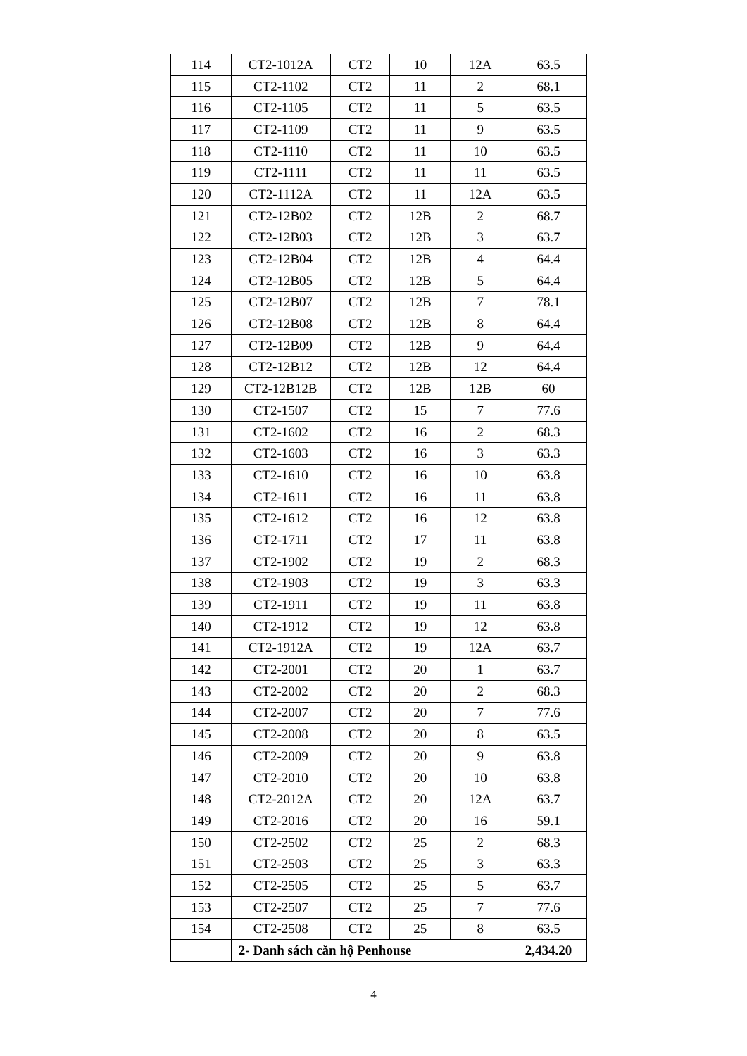| 114 | CT2-1012A | CT2 | 10 | 12A | 63.5 |
| 115 | CT2-1102 | CT2 | 11 | 2 | 68.1 |
| 116 | CT2-1105 | CT2 | 11 | 5 | 63.5 |
| 117 | CT2-1109 | CT2 | 11 | 9 | 63.5 |
| 118 | CT2-1110 | CT2 | 11 | 10 | 63.5 |
| 119 | CT2-1111 | CT2 | 11 | 11 | 63.5 |
| 120 | CT2-1112A | CT2 | 11 | 12A | 63.5 |
| 121 | CT2-12B02 | CT2 | 12B | 2 | 68.7 |
| 122 | CT2-12B03 | CT2 | 12B | 3 | 63.7 |
| 123 | CT2-12B04 | CT2 | 12B | 4 | 64.4 |
| 124 | CT2-12B05 | CT2 | 12B | 5 | 64.4 |
| 125 | CT2-12B07 | CT2 | 12B | 7 | 78.1 |
| 126 | CT2-12B08 | CT2 | 12B | 8 | 64.4 |
| 127 | CT2-12B09 | CT2 | 12B | 9 | 64.4 |
| 128 | CT2-12B12 | CT2 | 12B | 12 | 64.4 |
| 129 | CT2-12B12B | CT2 | 12B | 12B | 60 |
| 130 | CT2-1507 | CT2 | 15 | 7 | 77.6 |
| 131 | CT2-1602 | CT2 | 16 | 2 | 68.3 |
| 132 | CT2-1603 | CT2 | 16 | 3 | 63.3 |
| 133 | CT2-1610 | CT2 | 16 | 10 | 63.8 |
| 134 | CT2-1611 | CT2 | 16 | 11 | 63.8 |
| 135 | CT2-1612 | CT2 | 16 | 12 | 63.8 |
| 136 | CT2-1711 | CT2 | 17 | 11 | 63.8 |
| 137 | CT2-1902 | CT2 | 19 | 2 | 68.3 |
| 138 | CT2-1903 | CT2 | 19 | 3 | 63.3 |
| 139 | CT2-1911 | CT2 | 19 | 11 | 63.8 |
| 140 | CT2-1912 | CT2 | 19 | 12 | 63.8 |
| 141 | CT2-1912A | CT2 | 19 | 12A | 63.7 |
| 142 | CT2-2001 | CT2 | 20 | 1 | 63.7 |
| 143 | CT2-2002 | CT2 | 20 | 2 | 68.3 |
| 144 | CT2-2007 | CT2 | 20 | 7 | 77.6 |
| 145 | CT2-2008 | CT2 | 20 | 8 | 63.5 |
| 146 | CT2-2009 | CT2 | 20 | 9 | 63.8 |
| 147 | CT2-2010 | CT2 | 20 | 10 | 63.8 |
| 148 | CT2-2012A | CT2 | 20 | 12A | 63.7 |
| 149 | CT2-2016 | CT2 | 20 | 16 | 59.1 |
| 150 | CT2-2502 | CT2 | 25 | 2 | 68.3 |
| 151 | CT2-2503 | CT2 | 25 | 3 | 63.3 |
| 152 | CT2-2505 | CT2 | 25 | 5 | 63.7 |
| 153 | CT2-2507 | CT2 | 25 | 7 | 77.6 |
| 154 | CT2-2508 | CT2 | 25 | 8 | 63.5 |
| | 2- Danh sách căn hộ Penhouse | | | | 2,434.20 |
4